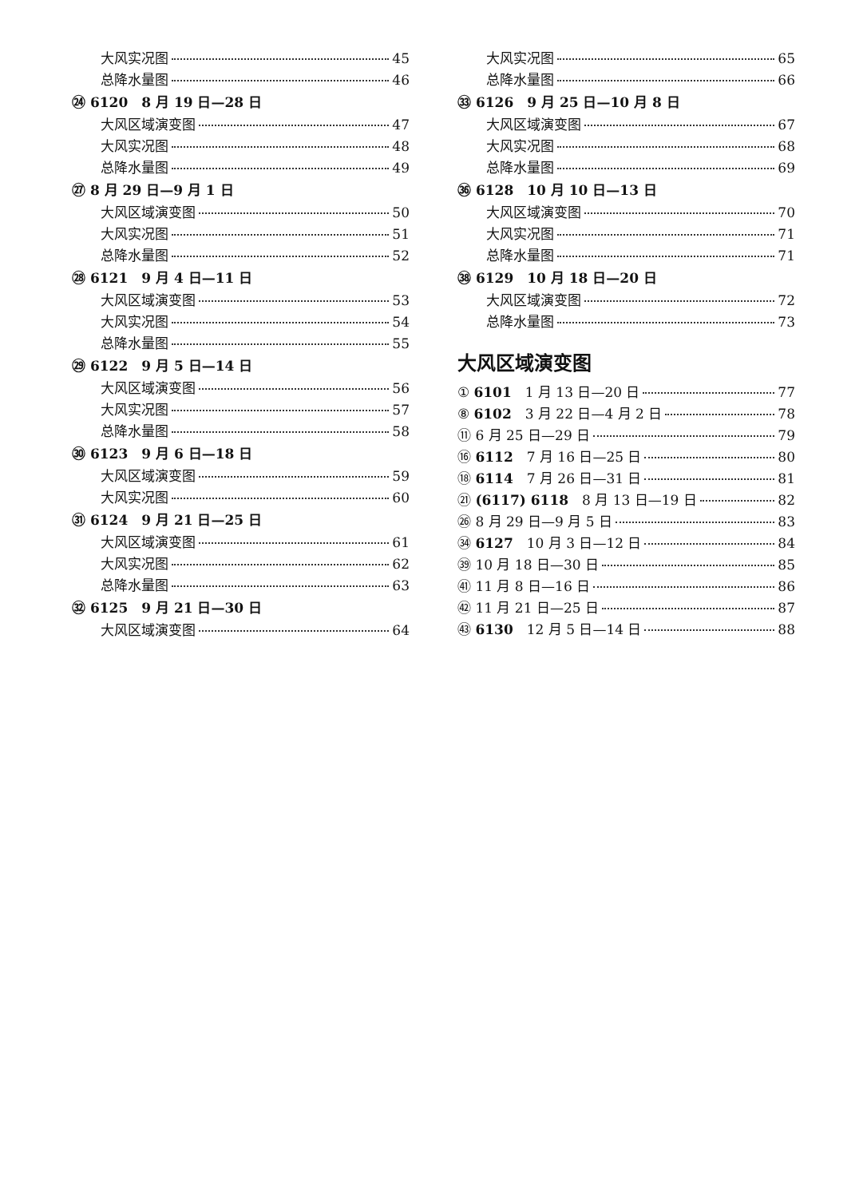大风实况图 45
总降水量图 46
㉔ 6120　8 月 19 日—28 日
大风区域演变图 47
大风实况图 48
总降水量图 49
㉗ 8 月 29 日—9 月 1 日
大风区域演变图 50
大风实况图 51
总降水量图 52
㉘ 6121　9 月 4 日—11 日
大风区域演变图 53
大风实况图 54
总降水量图 55
㉙ 6122　9 月 5 日—14 日
大风区域演变图 56
大风实况图 57
总降水量图 58
㉚ 6123　9 月 6 日—18 日
大风区域演变图 59
大风实况图 60
㉛ 6124　9 月 21 日—25 日
大风区域演变图 61
大风实况图 62
总降水量图 63
㉜ 6125　9 月 21 日—30 日
大风区域演变图 64
大风实况图 65
总降水量图 66
㉝ 6126　9 月 25 日—10 月 8 日
大风区域演变图 67
大风实况图 68
总降水量图 69
㊱ 6128　10 月 10 日—13 日
大风区域演变图 70
大风实况图 71
总降水量图 71
㊳ 6129　10 月 18 日—20 日
大风区域演变图 72
总降水量图 73
大风区域演变图
① 6101　1 月 13 日—20 日 77
⑧ 6102　3 月 22 日—4 月 2 日 78
⑪ 6 月 25 日—29 日 79
⑯ 6112　7 月 16 日—25 日 80
⑱ 6114　7 月 26 日—31 日 81
㉑ (6117) 6118　8 月 13 日—19 日 82
㉖ 8 月 29 日—9 月 5 日 83
㉞ 6127　10 月 3 日—12 日 84
㊴ 10 月 18 日—30 日 85
㊶ 11 月 8 日—16 日 86
㊷ 11 月 21 日—25 日 87
㊸ 6130　12 月 5 日—14 日 88